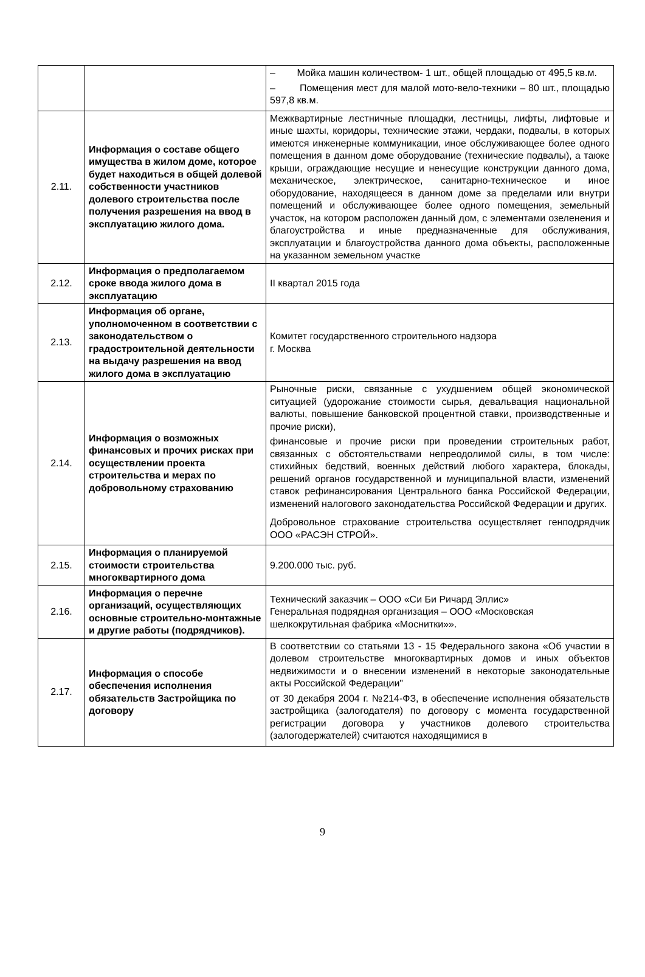| | | – Мойка машин количеством- 1 шт., общей площадью от 495,5 кв.м. – Помещения мест для малой мото-вело-техники – 80 шт., площадью 597,8 кв.м. |
| 2.11. | Информация о составе общего имущества в жилом доме, которое будет находиться в общей долевой собственности участников долевого строительства после получения разрешения на ввод в эксплуатацию жилого дома. | Межквартирные лестничные площадки, лестницы, лифты, лифтовые и иные шахты, коридоры, технические этажи, чердаки, подвалы, в которых имеются инженерные коммуникации, иное обслуживающее более одного помещения в данном доме оборудование (технические подвалы), а также крыши, ограждающие несущие и ненесущие конструкции данного дома, механическое, электрическое, санитарно-техническое и иное оборудование, находящееся в данном доме за пределами или внутри помещений и обслуживающее более одного помещения, земельный участок, на котором расположен данный дом, с элементами озеленения и благоустройства и иные предназначенные для обслуживания, эксплуатации и благоустройства данного дома объекты, расположенные на указанном земельном участке |
| 2.12. | Информация о предполагаемом сроке ввода жилого дома в эксплуатацию | II квартал 2015 года |
| 2.13. | Информация об органе, уполномоченном в соответствии с законодательством о градостроительной деятельности на выдачу разрешения на ввод жилого дома в эксплуатацию | Комитет государственного строительного надзора г. Москва |
| 2.14. | Информация о возможных финансовых и прочих рисках при осуществлении проекта строительства и мерах по добровольному страхованию | Рыночные риски, связанные с ухудшением общей экономической ситуацией (удорожание стоимости сырья, девальвация национальной валюты, повышение банковской процентной ставки, производственные и прочие риски), финансовые и прочие риски при проведении строительных работ, связанных с обстоятельствами непреодолимой силы, в том числе: стихийных бедствий, военных действий любого характера, блокады, решений органов государственной и муниципальной власти, изменений ставок рефинансирования Центрального банка Российской Федерации, изменений налогового законодательства Российской Федерации и других. Добровольное страхование строительства осуществляет генподрядчик ООО «РАСЭН СТРОЙ». |
| 2.15. | Информация о планируемой стоимости строительства многоквартирного дома | 9.200.000 тыс. руб. |
| 2.16. | Информация о перечне организаций, осуществляющих основные строительно-монтажные и другие работы (подрядчиков). | Технический заказчик – ООО «Си Би Ричард Эллис» Генеральная подрядная организация – ООО «Московская шелкокрутильная фабрика «Моснитки»». |
| 2.17. | Информация о способе обеспечения исполнения обязательств Застройщика по договору | В соответствии со статьями 13 - 15 Федерального закона «Об участии в долевом строительстве многоквартирных домов и иных объектов недвижимости и о внесении изменений в некоторые законодательные акты Российской Федерации" от 30 декабря 2004 г. №214-ФЗ, в обеспечение исполнения обязательств застройщика (залогодателя) по договору с момента государственной регистрации договора у участников долевого строительства (залогодержателей) считаются находящимися в |
9